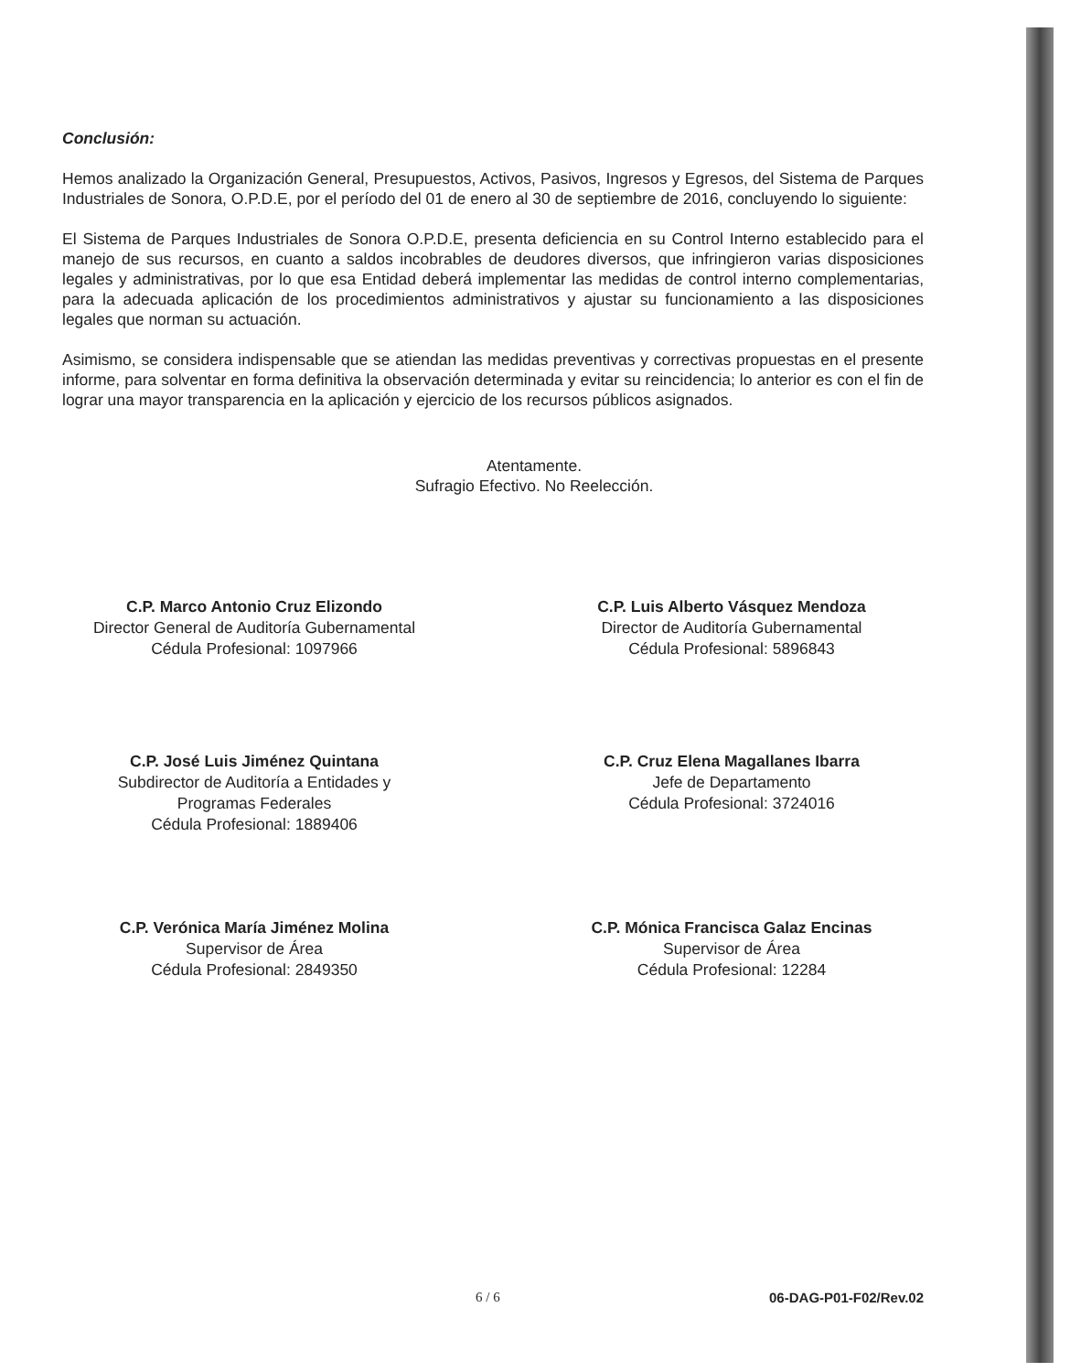Conclusión:
Hemos analizado la Organización General, Presupuestos, Activos, Pasivos, Ingresos y Egresos, del Sistema de Parques Industriales de Sonora, O.P.D.E, por el período del 01 de enero al 30 de septiembre de 2016, concluyendo lo siguiente:
El Sistema de Parques Industriales de Sonora O.P.D.E, presenta deficiencia en su Control Interno establecido para el manejo de sus recursos, en cuanto a saldos incobrables de deudores diversos, que infringieron varias disposiciones legales y administrativas, por lo que esa Entidad deberá implementar las medidas de control interno complementarias, para la adecuada aplicación de los procedimientos administrativos y ajustar su funcionamiento a las disposiciones legales que norman su actuación.
Asimismo, se considera indispensable que se atiendan las medidas preventivas y correctivas propuestas en el presente informe, para solventar en forma definitiva la observación determinada y evitar su reincidencia; lo anterior es con el fin de lograr una mayor transparencia en la aplicación y ejercicio de los recursos públicos asignados.
Atentamente.
Sufragio Efectivo. No Reelección.
C.P. Marco Antonio Cruz Elizondo
Director General de Auditoría Gubernamental
Cédula Profesional: 1097966
C.P. Luis Alberto Vásquez Mendoza
Director de Auditoría Gubernamental
Cédula Profesional: 5896843
C.P. José Luis Jiménez Quintana
Subdirector de Auditoría a Entidades y
Programas Federales
Cédula Profesional: 1889406
C.P. Cruz Elena Magallanes Ibarra
Jefe de Departamento
Cédula Profesional: 3724016
C.P. Verónica María Jiménez Molina
Supervisor de Área
Cédula Profesional: 2849350
C.P. Mónica Francisca Galaz Encinas
Supervisor de Área
Cédula Profesional: 12284
6 / 6 06-DAG-P01-F02/Rev.02